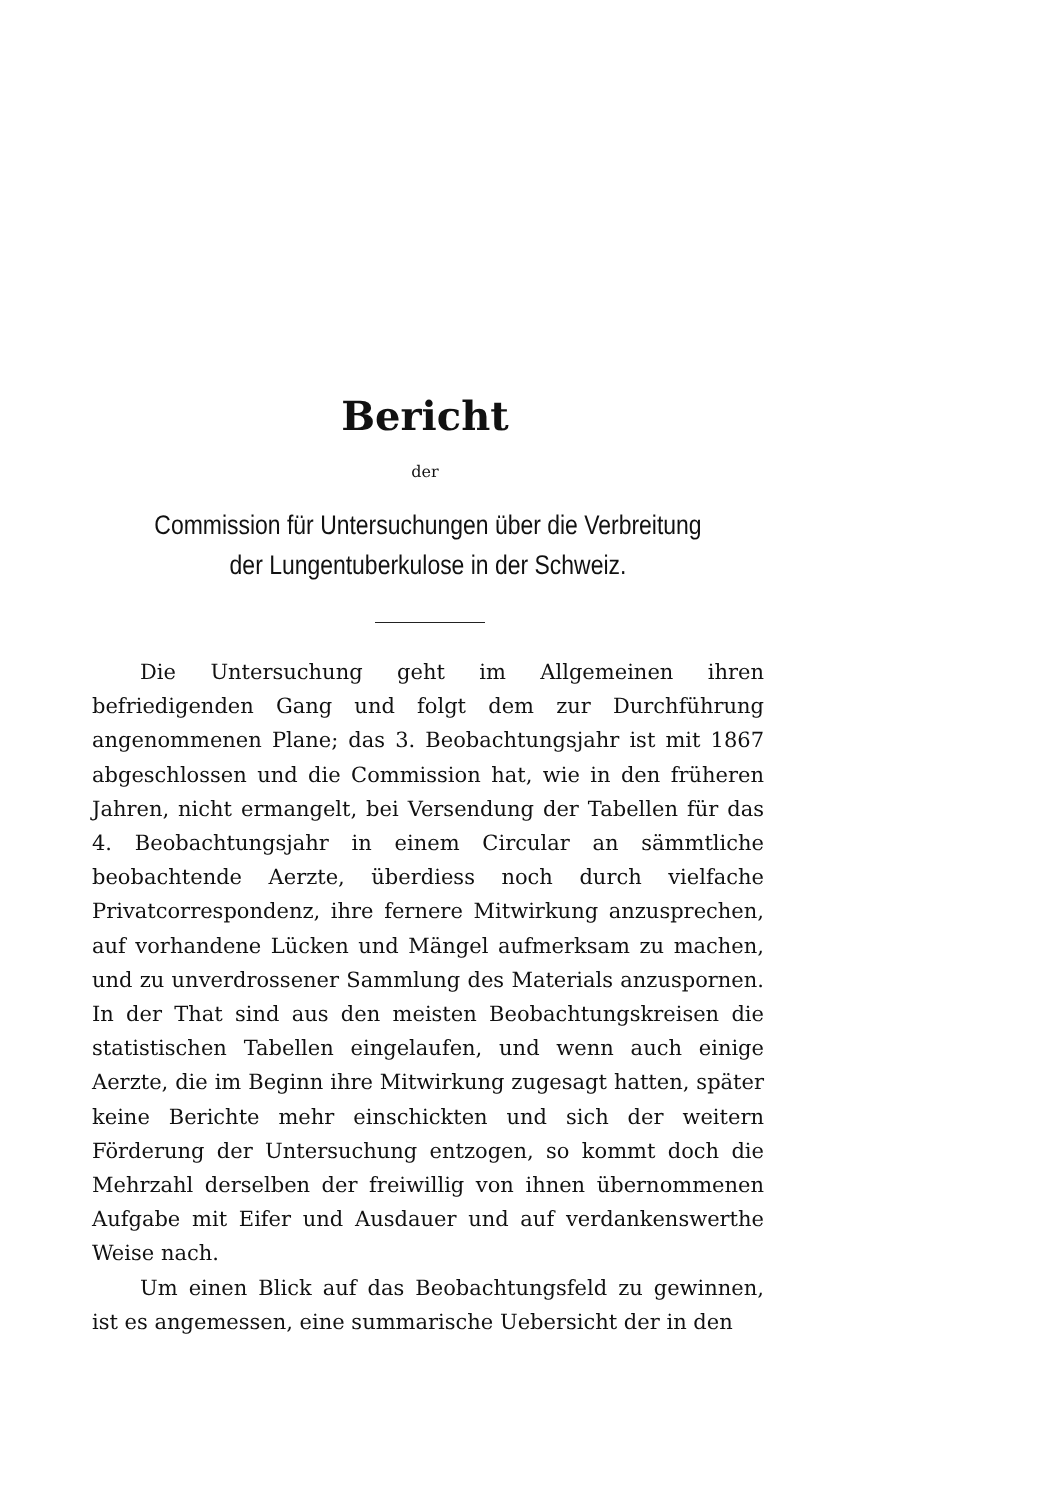Bericht
der
Commission für Untersuchungen über die Verbreitung
der Lungentuberkulose in der Schweiz.
Die Untersuchung geht im Allgemeinen ihren befriedigenden Gang und folgt dem zur Durchführung angenommenen Plane; das 3. Beobachtungsjahr ist mit 1867 abgeschlossen und die Commission hat, wie in den früheren Jahren, nicht ermangelt, bei Versendung der Tabellen für das 4. Beobachtungsjahr in einem Circular an sämmtliche beobachtende Aerzte, überdiess noch durch vielfache Privatcorrespondenz, ihre fernere Mitwirkung anzusprechen, auf vorhandene Lücken und Mängel aufmerksam zu machen, und zu unverdrossener Sammlung des Materials anzuspornen. In der That sind aus den meisten Beobachtungskreisen die statistischen Tabellen eingelaufen, und wenn auch einige Aerzte, die im Beginn ihre Mitwirkung zugesagt hatten, später keine Berichte mehr einschickten und sich der weitern Förderung der Untersuchung entzogen, so kommt doch die Mehrzahl derselben der freiwillig von ihnen übernommenen Aufgabe mit Eifer und Ausdauer und auf verdankenswerthe Weise nach.
Um einen Blick auf das Beobachtungsfeld zu gewinnen, ist es angemessen, eine summarische Uebersicht der in den